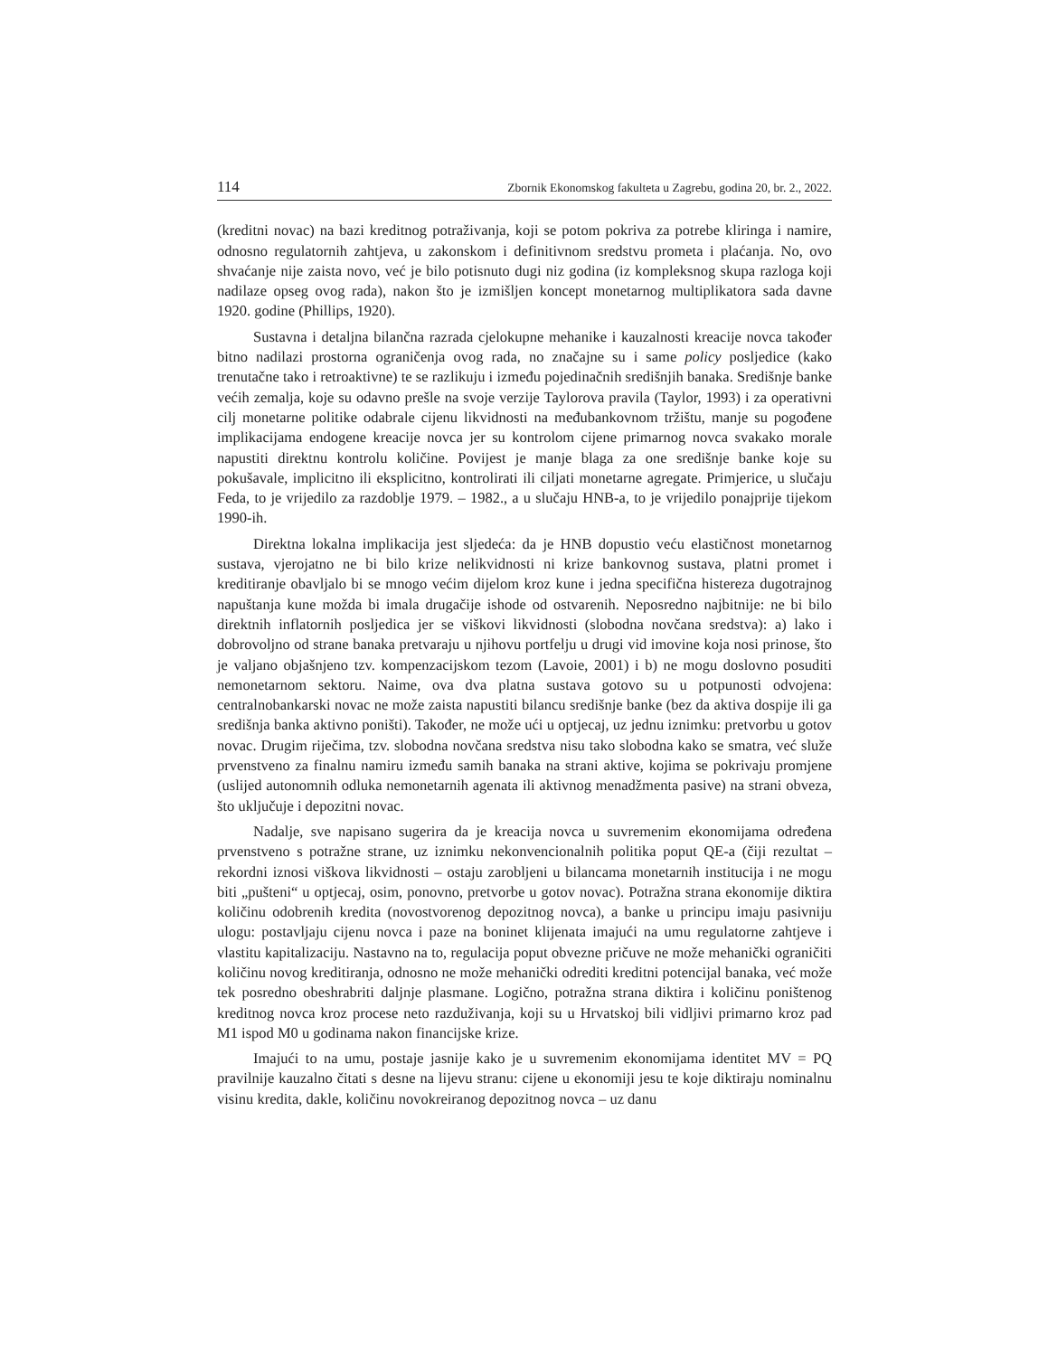114 Zbornik Ekonomskog fakulteta u Zagrebu, godina 20, br. 2., 2022.
(kreditni novac) na bazi kreditnog potraživanja, koji se potom pokriva za potrebe kliringa i namire, odnosno regulatornih zahtjeva, u zakonskom i definitivnom sredstvu prometa i plaćanja. No, ovo shvaćanje nije zaista novo, već je bilo potisnuto dugi niz godina (iz kompleksnog skupa razloga koji nadilaze opseg ovog rada), nakon što je izmišljen koncept monetarnog multiplikatora sada davne 1920. godine (Phillips, 1920).
Sustavna i detaljna bilančna razrada cjelokupne mehanike i kauzalnosti kreacije novca također bitno nadilazi prostorna ograničenja ovog rada, no značajne su i same policy posljedice (kako trenutačne tako i retroaktivne) te se razlikuju i između pojedinačnih središnjih banaka. Središnje banke većih zemalja, koje su odavno prešle na svoje verzije Taylorova pravila (Taylor, 1993) i za operativni cilj monetarne politike odabrale cijenu likvidnosti na međubankovnom tržištu, manje su pogođene implikacijama endogene kreacije novca jer su kontrolom cijene primarnog novca svakako morale napustiti direktnu kontrolu količine. Povijest je manje blaga za one središnje banke koje su pokušavale, implicitno ili eksplicitno, kontrolirati ili ciljati monetarne agregate. Primjerice, u slučaju Feda, to je vrijedilo za razdoblje 1979. – 1982., a u slučaju HNB-a, to je vrijedilo ponajprije tijekom 1990-ih.
Direktna lokalna implikacija jest sljedeća: da je HNB dopustio veću elastičnost monetarnog sustava, vjerojatno ne bi bilo krize nelikvidnosti ni krize bankovnog sustava, platni promet i kreditiranje obavljalo bi se mnogo većim dijelom kroz kune i jedna specifična histereza dugotrajnog napuštanja kune možda bi imala drugačije ishode od ostvarenih. Neposredno najbitnije: ne bi bilo direktnih inflatornih posljedica jer se viškovi likvidnosti (slobodna novčana sredstva): a) lako i dobrovoljno od strane banaka pretvaraju u njihovu portfelju u drugi vid imovine koja nosi prinose, što je valjano objašnjeno tzv. kompenzacijskom tezom (Lavoie, 2001) i b) ne mogu doslovno posuditi nemonetarnom sektoru. Naime, ova dva platna sustava gotovo su u potpunosti odvojena: centralnobankarski novac ne može zaista napustiti bilancu središnje banke (bez da aktiva dospije ili ga središnja banka aktivno poništi). Također, ne može ući u optjecaj, uz jednu iznimku: pretvorbu u gotov novac. Drugim riječima, tzv. slobodna novčana sredstva nisu tako slobodna kako se smatra, već služe prvenstveno za finalnu namiru između samih banaka na strani aktive, kojima se pokrivaju promjene (uslijed autonomnih odluka nemonetarnih agenata ili aktivnog menadžmenta pasive) na strani obveza, što uključuje i depozitni novac.
Nadalje, sve napisano sugerira da je kreacija novca u suvremenim ekonomijama određena prvenstveno s potražne strane, uz iznimku nekonvencionalnih politika poput QE-a (čiji rezultat – rekordni iznosi viškova likvidnosti – ostaju zarobljeni u bilancama monetarnih institucija i ne mogu biti „pušteni“ u optjecaj, osim, ponovno, pretvorbe u gotov novac). Potražna strana ekonomije diktira količinu odobrenih kredita (novostvorenog depozitnog novca), a banke u principu imaju pasivniju ulogu: postavljaju cijenu novca i paze na boninet klijenata imajući na umu regulatorne zahtjeve i vlastitu kapitalizaciju. Nastavno na to, regulacija poput obvezne pričuve ne može mehanički ograničiti količinu novog kreditiranja, odnosno ne može mehanički odrediti kreditni potencijal banaka, već može tek posredno obeshrabriti daljnje plasmane. Logično, potražna strana diktira i količinu poništenog kreditnog novca kroz procese neto razduživanja, koji su u Hrvatskoj bili vidljivi primarno kroz pad M1 ispod M0 u godinama nakon financijske krize.
Imajući to na umu, postaje jasnije kako je u suvremenim ekonomijama identitet MV = PQ pravilnije kauzalno čitati s desne na lijevu stranu: cijene u ekonomiji jesu te koje diktiraju nominalnu visinu kredita, dakle, količinu novokreiranog depozitnog novca – uz danu